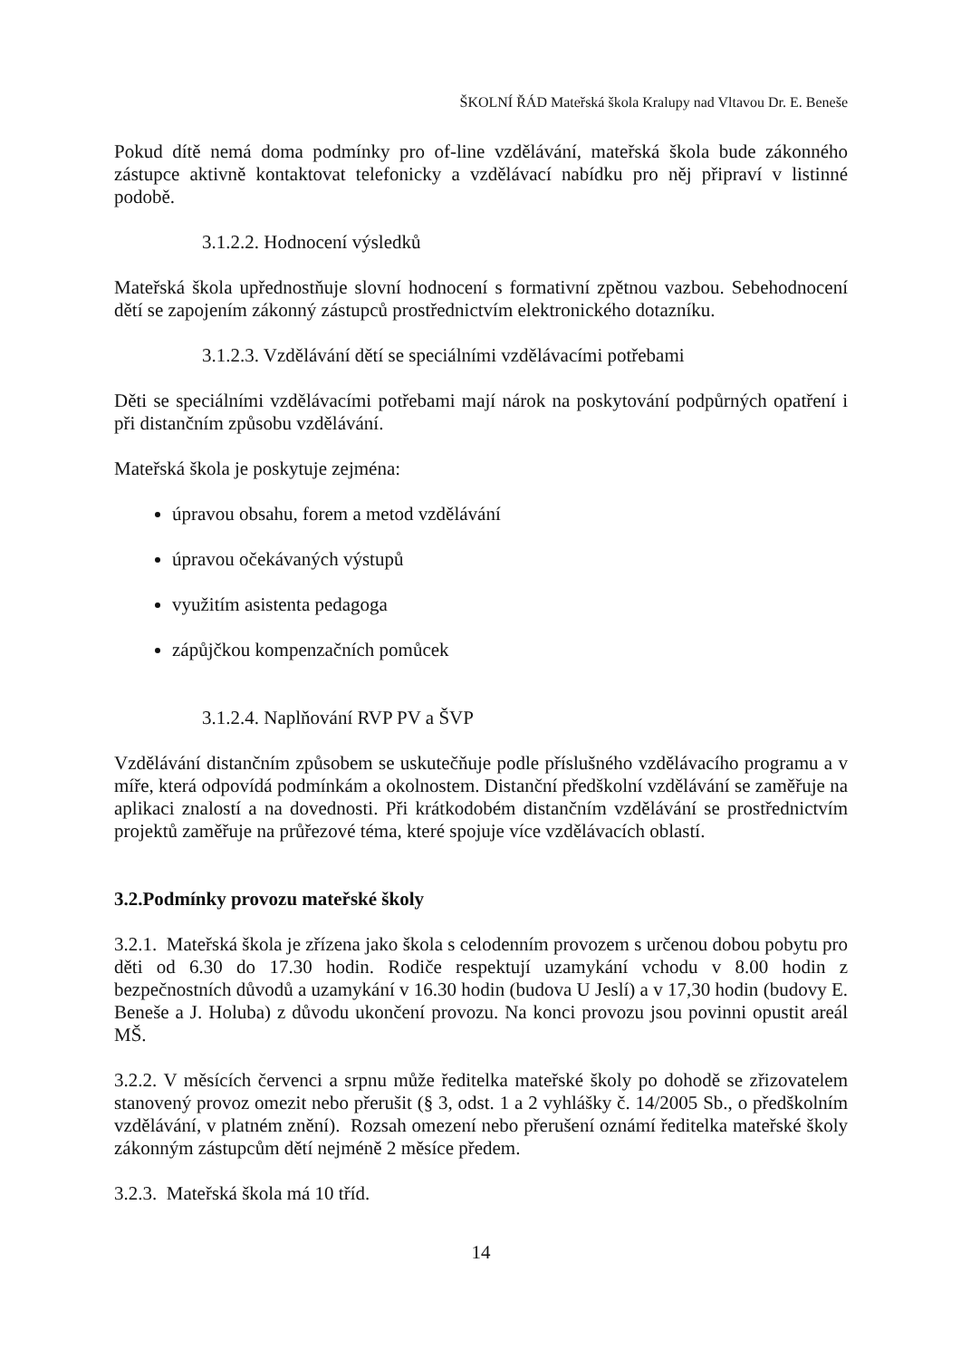ŠKOLNÍ ŘÁD Mateřská škola Kralupy nad Vltavou Dr. E. Beneše
Pokud dítě nemá doma podmínky pro of-line vzdělávání, mateřská škola bude zákonného zástupce aktivně kontaktovat telefonicky a vzdělávací nabídku pro něj připraví v listinné podobě.
3.1.2.2. Hodnocení výsledků
Mateřská škola upřednostňuje slovní hodnocení s formativní zpětnou vazbou. Sebehodnocení dětí se zapojením zákonný zástupců prostřednictvím elektronického dotazníku.
3.1.2.3. Vzdělávání dětí se speciálními vzdělávacími potřebami
Děti se speciálními vzdělávacími potřebami mají nárok na poskytování podpůrných opatření i při distančním způsobu vzdělávání.
Mateřská škola je poskytuje zejména:
úpravou obsahu, forem a metod vzdělávání
úpravou očekávaných výstupů
využitím asistenta pedagoga
zápůjčkou kompenzačních pomůcek
3.1.2.4. Naplňování RVP PV a ŠVP
Vzdělávání distančním způsobem se uskutečňuje podle příslušného vzdělávacího programu a v míře, která odpovídá podmínkám a okolnostem. Distanční předškolní vzdělávání se zaměřuje na aplikaci znalostí a na dovednosti. Při krátkodobém distančním vzdělávání se prostřednictvím projektů zaměřuje na průřezové téma, které spojuje více vzdělávacích oblastí.
3.2.Podmínky provozu mateřské školy
3.2.1. Mateřská škola je zřízena jako škola s celodenním provozem s určenou dobou pobytu pro děti od 6.30 do 17.30 hodin. Rodiče respektují uzamykání vchodu v 8.00 hodin z bezpečnostních důvodů a uzamykání v 16.30 hodin (budova U Jeslí) a v 17,30 hodin (budovy E. Beneše a J. Holuba) z důvodu ukončení provozu. Na konci provozu jsou povinni opustit areál MŠ.
3.2.2. V měsících červenci a srpnu může ředitelka mateřské školy po dohodě se zřizovatelem stanovený provoz omezit nebo přerušit (§ 3, odst. 1 a 2 vyhlášky č. 14/2005 Sb., o předškolním vzdělávání, v platném znění). Rozsah omezení nebo přerušení oznámí ředitelka mateřské školy zákonným zástupcům dětí nejméně 2 měsíce předem.
3.2.3. Mateřská škola má 10 tříd.
14